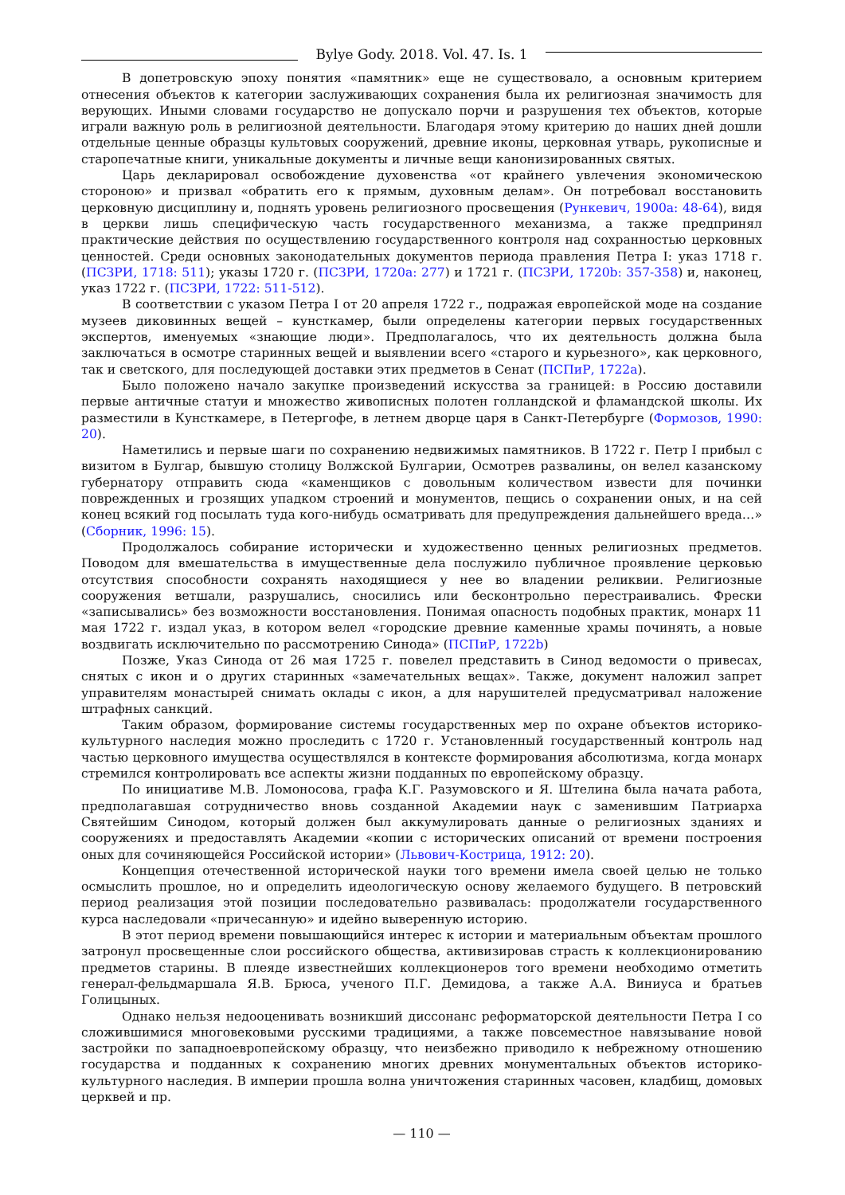Bylye Gody. 2018. Vol. 47. Is. 1
В допетровскую эпоху понятия «памятник» еще не существовало, а основным критерием отнесения объектов к категории заслуживающих сохранения была их религиозная значимость для верующих. Иными словами государство не допускало порчи и разрушения тех объектов, которые играли важную роль в религиозной деятельности. Благодаря этому критерию до наших дней дошли отдельные ценные образцы культовых сооружений, древние иконы, церковная утварь, рукописные и старопечатные книги, уникальные документы и личные вещи канонизированных святых.
Царь декларировал освобождение духовенства «от крайнего увлечения экономическою стороною» и призвал «обратить его к прямым, духовным делам». Он потребовал восстановить церковную дисциплину и, поднять уровень религиозного просвещения (Рункевич, 1900a: 48-64), видя в церкви лишь специфическую часть государственного механизма, а также предпринял практические действия по осуществлению государственного контроля над сохранностью церковных ценностей. Среди основных законодательных документов периода правления Петра I: указ 1718 г. (ПСЗРИ, 1718: 511); указы 1720 г. (ПСЗРИ, 1720a: 277) и 1721 г. (ПСЗРИ, 1720b: 357-358) и, наконец, указ 1722 г. (ПСЗРИ, 1722: 511-512).
В соответствии с указом Петра I от 20 апреля 1722 г., подражая европейской моде на создание музеев диковинных вещей – кунсткамер, были определены категории первых государственных экспертов, именуемых «знающие люди». Предполагалось, что их деятельность должна была заключаться в осмотре старинных вещей и выявлении всего «старого и курьезного», как церковного, так и светского, для последующей доставки этих предметов в Сенат (ПСПиР, 1722a).
Было положено начало закупке произведений искусства за границей: в Россию доставили первые античные статуи и множество живописных полотен голландской и фламандской школы. Их разместили в Кунсткамере, в Петергофе, в летнем дворце царя в Санкт-Петербурге (Формозов, 1990: 20).
Наметились и первые шаги по сохранению недвижимых памятников. В 1722 г. Петр I прибыл с визитом в Булгар, бывшую столицу Волжской Булгарии, Осмотрев развалины, он велел казанскому губернатору отправить сюда «каменщиков с довольным количеством извести для починки поврежденных и грозящих упадком строений и монументов, пещись о сохранении оных, и на сей конец всякий год посылать туда кого-нибудь осматривать для предупреждения дальнейшего вреда…» (Сборник, 1996: 15).
Продолжалось собирание исторически и художественно ценных религиозных предметов. Поводом для вмешательства в имущественные дела послужило публичное проявление церковью отсутствия способности сохранять находящиеся у нее во владении реликвии. Религиозные сооружения ветшали, разрушались, сносились или бесконтрольно перестраивались. Фрески «записывались» без возможности восстановления. Понимая опасность подобных практик, монарх 11 мая 1722 г. издал указ, в котором велел «городские древние каменные храмы починять, а новые воздвигать исключительно по рассмотрению Синода» (ПСПиР, 1722b)
Позже, Указ Синода от 26 мая 1725 г. повелел представить в Синод ведомости о привесах, снятых с икон и о других старинных «замечательных вещах». Также, документ наложил запрет управителям монастырей снимать оклады с икон, а для нарушителей предусматривал наложение штрафных санкций.
Таким образом, формирование системы государственных мер по охране объектов историко-культурного наследия можно проследить с 1720 г. Установленный государственный контроль над частью церковного имущества осуществлялся в контексте формирования абсолютизма, когда монарх стремился контролировать все аспекты жизни подданных по европейскому образцу.
По инициативе М.В. Ломоносова, графа К.Г. Разумовского и Я. Штелина была начата работа, предполагавшая сотрудничество вновь созданной Академии наук с заменившим Патриарха Святейшим Синодом, который должен был аккумулировать данные о религиозных зданиях и сооружениях и предоставлять Академии «копии с исторических описаний от времени построения оных для сочиняющейся Российской истории» (Львович-Кострица, 1912: 20).
Концепция отечественной исторической науки того времени имела своей целью не только осмыслить прошлое, но и определить идеологическую основу желаемого будущего. В петровский период реализация этой позиции последовательно развивалась: продолжатели государственного курса наследовали «причесанную» и идейно выверенную историю.
В этот период времени повышающийся интерес к истории и материальным объектам прошлого затронул просвещенные слои российского общества, активизировав страсть к коллекционированию предметов старины. В плеяде известнейших коллекционеров того времени необходимо отметить генерал-фельдмаршала Я.В. Брюса, ученого П.Г. Демидова, а также А.А. Виниуса и братьев Голицыных.
Однако нельзя недооценивать возникший диссонанс реформаторской деятельности Петра I со сложившимися многовековыми русскими традициями, а также повсеместное навязывание новой застройки по западноевропейскому образцу, что неизбежно приводило к небрежному отношению государства и подданных к сохранению многих древних монументальных объектов историко-культурного наследия. В империи прошла волна уничтожения старинных часовен, кладбищ, домовых церквей и пр.
— 110 —